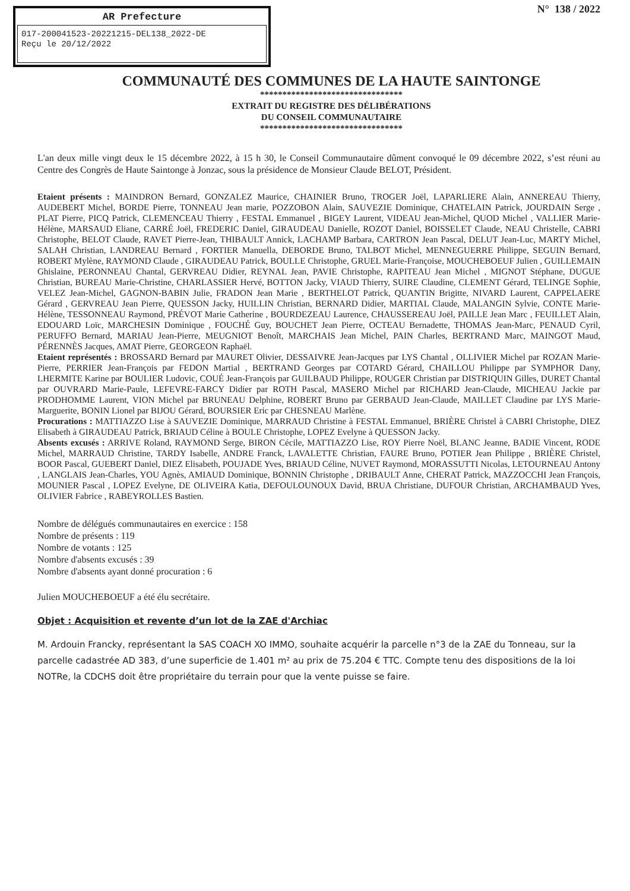AR Prefecture
017-200041523-20221215-DEL138_2022-DE
Reçu le 20/12/2022
N° 138 / 2022
COMMUNAUTÉ DES COMMUNES DE LA HAUTE SAINTONGE
********************************
EXTRAIT DU REGISTRE DES DÉLIBÉRATIONS
DU CONSEIL COMMUNAUTAIRE
********************************
L'an deux mille vingt deux le 15 décembre 2022, à 15 h 30, le Conseil Communautaire dûment convoqué le 09 décembre 2022, s’est réuni au Centre des Congrès de Haute Saintonge à Jonzac, sous la présidence de Monsieur Claude BELOT, Président.
Etaient présents : MAINDRON Bernard, GONZALEZ Maurice, CHAINIER Bruno, TROGER Joël, LAPARLIERE Alain, ANNEREAU Thierry, AUDEBERT Michel, BORDE Pierre, TONNEAU Jean marie, POZZOBON Alain, SAUVEZIE Dominique, CHATELAIN Patrick, JOURDAIN Serge , PLAT Pierre, PICQ Patrick, CLEMENCEAU Thierry , FESTAL Emmanuel , BIGEY Laurent, VIDEAU Jean-Michel, QUOD Michel , VALLIER Marie-Hélène, MARSAUD Eliane, CARRÉ Joël, FREDERIC Daniel, GIRAUDEAU Danielle, ROZOT Daniel, BOISSELET Claude, NEAU Christelle, CABRI Christophe, BELOT Claude, RAVET Pierre-Jean, THIBAULT Annick, LACHAMP Barbara, CARTRON Jean Pascal, DELUT Jean-Luc, MARTY Michel, SALAH Christian, LANDREAU Bernard , FORTIER Manuella, DEBORDE Bruno, TALBOT Michel, MENNEGUERRE Philippe, SEGUIN Bernard, ROBERT Mylène, RAYMOND Claude , GIRAUDEAU Patrick, BOULLE Christophe, GRUEL Marie-Françoise, MOUCHEBOEUF Julien , GUILLEMAIN Ghislaine, PERONNEAU Chantal, GERVREAU Didier, REYNAL Jean, PAVIE Christophe, RAPITEAU Jean Michel , MIGNOT Stéphane, DUGUE Christian, BUREAU Marie-Christine, CHARLASSIER Hervé, BOTTON Jacky, VIAUD Thierry, SUIRE Claudine, CLEMENT Gérard, TELINGE Sophie, VELEZ Jean-Michel, GAGNON-BABIN Julie, FRADON Jean Marie , BERTHELOT Patrick, QUANTIN Brigitte, NIVARD Laurent, CAPPELAERE Gérard , GERVREAU Jean Pierre, QUESSON Jacky, HUILLIN Christian, BERNARD Didier, MARTIAL Claude, MALANGIN Sylvie, CONTE Marie-Hélène, TESSONNEAU Raymond, PRÉVOT Marie Catherine , BOURDEZEAU Laurence, CHAUSSEREAU Joël, PAILLE Jean Marc , FEUILLET Alain, EDOUARD Loïc, MARCHESIN Dominique , FOUCHÉ Guy, BOUCHET Jean Pierre, OCTEAU Bernadette, THOMAS Jean-Marc, PENAUD Cyril, PERUFFO Bernard, MARIAU Jean-Pierre, MEUGNIOT Benoît, MARCHAIS Jean Michel, PAIN Charles, BERTRAND Marc, MAINGOT Maud, PÉRENNÈS Jacques, AMAT Pierre, GEORGEON Raphaël.
Etaient représentés : BROSSARD Bernard par MAURET Olivier, DESSAIVRE Jean-Jacques par LYS Chantal , OLLIVIER Michel par ROZAN Marie-Pierre, PERRIER Jean-François par FEDON Martial , BERTRAND Georges par COTARD Gérard, CHAILLOU Philippe par SYMPHOR Dany, LHERMITE Karine par BOULIER Ludovic, COUÉ Jean-François par GUILBAUD Philippe, ROUGER Christian par DISTRIQUIN Gilles, DURET Chantal par OUVRARD Marie-Paule, LEFEVRE-FARCY Didier par ROTH Pascal, MASERO Michel par RICHARD Jean-Claude, MICHEAU Jackie par PRODHOMME Laurent, VION Michel par BRUNEAU Delphine, ROBERT Bruno par GERBAUD Jean-Claude, MAILLET Claudine par LYS Marie-Marguerite, BONIN Lionel par BIJOU Gérard, BOURSIER Eric par CHESNEAU Marlène.
Procurations : MATTIAZZO Lise à SAUVEZIE Dominique, MARRAUD Christine à FESTAL Emmanuel, BRIÈRE Christel à CABRI Christophe, DIEZ Elisabeth à GIRAUDEAU Patrick, BRIAUD Céline à BOULE Christophe, LOPEZ Evelyne à QUESSON Jacky.
Absents excusés : ARRIVE Roland, RAYMOND Serge, BIRON Cécile, MATTIAZZO Lise, ROY Pierre Noël, BLANC Jeanne, BADIE Vincent, RODE Michel, MARRAUD Christine, TARDY Isabelle, ANDRE Franck, LAVALETTE Christian, FAURE Bruno, POTIER Jean Philippe , BRIÈRE Christel, BOOR Pascal, GUEBERT Daniel, DIEZ Elisabeth, POUJADE Yves, BRIAUD Céline, NUVET Raymond, MORASSUTTI Nicolas, LETOURNEAU Antony , LANGLAIS Jean-Charles, YOU Agnès, AMIAUD Dominique, BONNIN Christophe , DRIBAULT Anne, CHERAT Patrick, MAZZOCCHI Jean François, MOUNIER Pascal , LOPEZ Evelyne, DE OLIVEIRA Katia, DEFOULOUNOUX David, BRUA Christiane, DUFOUR Christian, ARCHAMBAUD Yves, OLIVIER Fabrice , RABEYROLLES Bastien.
Nombre de délégués communautaires en exercice : 158
Nombre de présents : 119
Nombre de votants : 125
Nombre d'absents excusés : 39
Nombre d'absents ayant donné procuration : 6
Julien MOUCHEBOEUF a été élu secrétaire.
Objet : Acquisition et revente d’un lot de la ZAE d'Archiac
M. Ardouin Francky, représentant la SAS COACH XO IMMO, souhaite acquérir la parcelle n°3 de la ZAE du Tonneau, sur la parcelle cadastrée AD 383, d’une superficie de 1.401 m² au prix de 75.204 € TTC. Compte tenu des dispositions de la loi NOTRe, la CDCHS doit être propriétaire du terrain pour que la vente puisse se faire.